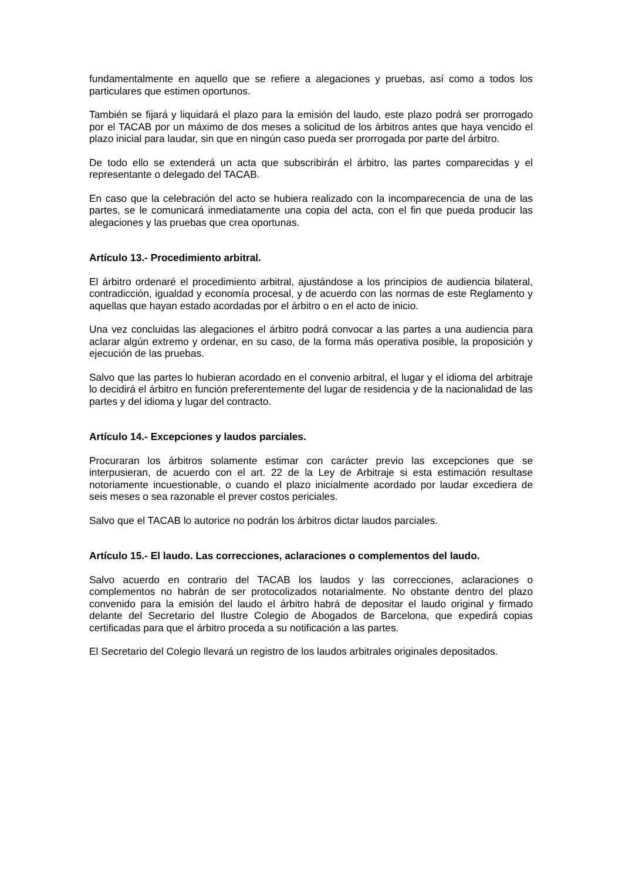fundamentalmente en aquello que se refiere a alegaciones y pruebas, así como a todos los particulares que estimen oportunos.
También se fijará y liquidará el plazo para la emisión del laudo, este plazo podrá ser prorrogado por el TACAB por un máximo de dos meses a solicitud de los árbitros antes que haya vencido el plazo inicial para laudar, sin que en ningún caso pueda ser prorrogada por parte del árbitro.
De todo ello se extenderá un acta que subscribirán el árbitro, las partes comparecidas y el representante o delegado del TACAB.
En caso que la celebración del acto se hubiera realizado con la incomparecencia de una de las partes, se le comunicará inmediatamente una copia del acta, con el fin que pueda producir las alegaciones y las pruebas que crea oportunas.
Artículo 13.- Procedimiento arbitral.
El árbitro ordenaré el procedimiento arbitral, ajustándose a los principios de audiencia bilateral, contradicción, igualdad y economía procesal, y de acuerdo con las normas de este Reglamento y aquellas que hayan estado acordadas por el árbitro o en el acto de inicio.
Una vez concluidas las alegaciones el árbitro podrá convocar a las partes a una audiencia para aclarar algún extremo y ordenar, en su caso, de la forma más operativa posible, la proposición y ejecución de las pruebas.
Salvo que las partes lo hubieran acordado en el convenio arbitral, el lugar y el idioma del arbitraje lo decidirá el árbitro en función preferentemente del lugar de residencia y de la nacionalidad de las partes y del idioma y lugar del contracto.
Artículo 14.- Excepciones y laudos parciales.
Procuraran los árbitros solamente estimar con carácter previo las excepciones que se interpusieran, de acuerdo con el art. 22 de la Ley de Arbitraje si esta estimación resultase notoriamente incuestionable, o cuando el plazo inicialmente acordado por laudar excediera de seis meses o sea razonable el prever costos periciales.
Salvo que el TACAB lo autorice no podrán los árbitros dictar laudos parciales.
Artículo 15.- El laudo. Las correcciones, aclaraciones o complementos del laudo.
Salvo acuerdo en contrario del TACAB los laudos y las correcciones, aclaraciones o complementos no habrán de ser protocolizados notarialmente. No obstante dentro del plazo convenido para la emisión del laudo el árbitro habrá de depositar el laudo original y firmado delante del Secretario del Ilustre Colegio de Abogados de Barcelona, que expedirá copias certificadas para que el árbitro proceda a su notificación a las partes.
El Secretario del Colegio llevará un registro de los laudos arbitrales originales depositados.